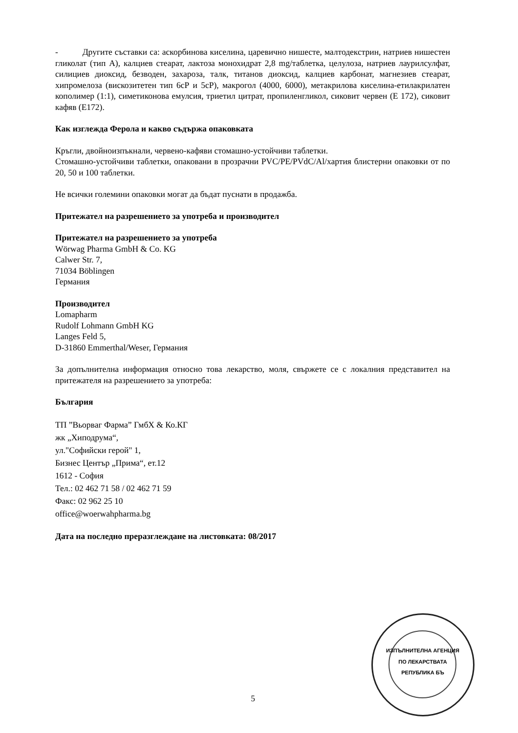- Другите съставки са: аскорбинова киселина, царевично нишесте, малтодекстрин, натриев нишестен гликолат (тип А), калциев стеарат, лактоза монохидрат 2,8 mg/таблетка, целулоза, натриев лаурилсулфат, силициев диоксид, безводен, захароза, талк, титанов диоксид, калциев карбонат, магнезиев стеарат, хипромелоза (вискозитетен тип 6сР и 5сР), макрогол (4000, 6000), метакрилова киселина-етилакрилатен кополимер (1:1), симетиконова емулсия, триетил цитрат, пропиленгликол, сиковит червен (Е 172), сиковит кафяв (Е172).
Как изглежда Ферола и какво съдържа опаковката
Кръгли, двойноизпъкнали, червено-кафяви стомашно-устойчиви таблетки.
Стомашно-устойчиви таблетки, опаковани в прозрачни PVC/PE/PVdC/Al/хартия блистерни опаковки от по 20, 50 и 100 таблетки.
Не всички големини опаковки могат да бъдат пуснати в продажба.
Притежател на разрешението за употреба и производител
Притежател на разрешението за употреба
Wörwag Pharma GmbH & Co. KG
Calwer Str. 7,
71034 Böblingen
Германия
Производител
Lomapharm
Rudolf Lohmann GmbH KG
Langes Feld 5,
D-31860 Emmerthal/Weser, Германия
За допълнителна информация относно това лекарство, моля, свържете се с локалния представител на притежателя на разрешението за употреба:
България
ТП ”Вьорваг Фарма” ГмбХ & Ко.КГ
жк „Хиподрума“,
ул."Софийски герой" 1,
Бизнес Център „Прима“, ет.12
1612 - София
Тел.: 02 462 71 58 / 02 462 71 59
Факс: 02 962 25 10
office@woerwahpharma.bg
Дата на последно преразглеждане на листовката: 08/2017
5
ИЗПЪЛНИТЕЛНА АГЕНЦИЯ ПО ЛЕКАРСТВАТА
РЕПУБЛИКА БЪ